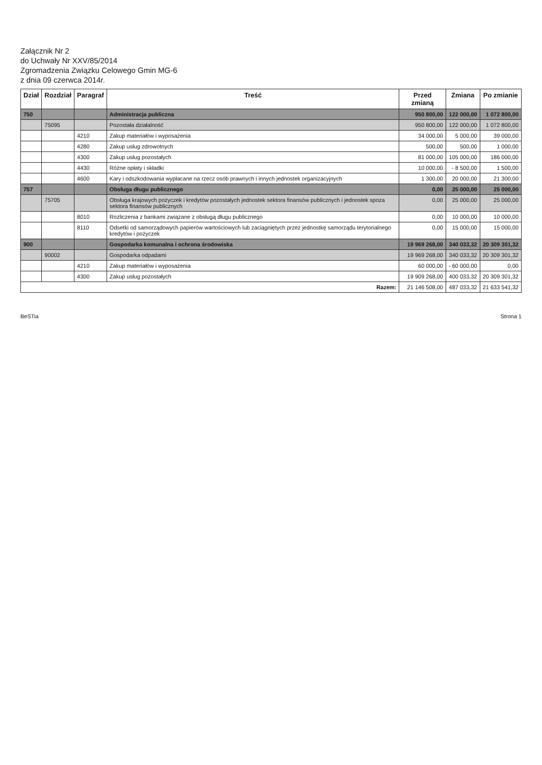Załącznik Nr 2
do Uchwały Nr XXV/85/2014
Zgromadzenia Związku Celowego Gmin MG-6
z dnia 09 czerwca 2014r.
| Dział | Rozdział | Paragraf | Treść | Przed zmianą | Zmiana | Po zmianie |
| --- | --- | --- | --- | --- | --- | --- |
| 750 | | | Administracja publiczna | 950 800,00 | 122 000,00 | 1 072 800,00 |
| | 75095 | | Pozostała działalność | 950 800,00 | 122 000,00 | 1 072 800,00 |
| | | 4210 | Zakup materiałów i wyposażenia | 34 000,00 | 5 000,00 | 39 000,00 |
| | | 4280 | Zakup usług zdrowotnych | 500,00 | 500,00 | 1 000,00 |
| | | 4300 | Zakup usług pozostałych | 81 000,00 | 105 000,00 | 186 000,00 |
| | | 4430 | Różne opłaty i składki | 10 000,00 | - 8 500,00 | 1 500,00 |
| | | 4600 | Kary i odszkodowania wypłacane na rzecz osób prawnych i innych jednostek organizacyjnych | 1 300,00 | 20 000,00 | 21 300,00 |
| 757 | | | Obsługa długu publicznego | 0,00 | 25 000,00 | 25 000,00 |
| | 75705 | | Obsługa krajowych pożyczek i kredytów pozostałych jednostek sektora finansów publicznych i jednostek spoza sektora finansów publicznych | 0,00 | 25 000,00 | 25 000,00 |
| | | 8010 | Rozliczenia z bankami związane z obsługą długu publicznego | 0,00 | 10 000,00 | 10 000,00 |
| | | 8110 | Odsetki od samorządowych papierów wartościowych lub zaciągniętych przez jednostkę samorządu terytorialnego kredytów i pożyczek | 0,00 | 15 000,00 | 15 000,00 |
| 900 | | | Gospodarka komunalna i ochrona środowiska | 19 969 268,00 | 340 033,32 | 20 309 301,32 |
| | 90002 | | Gospodarka odpadami | 19 969 268,00 | 340 033,32 | 20 309 301,32 |
| | | 4210 | Zakup materiałów i wyposażenia | 60 000,00 | - 60 000,00 | 0,00 |
| | | 4300 | Zakup usług pozostałych | 19 909 268,00 | 400 033,32 | 20 309 301,32 |
| Razem: | | | | 21 146 508,00 | 487 033,32 | 21 633 541,32 |
BeSTia Strona 1